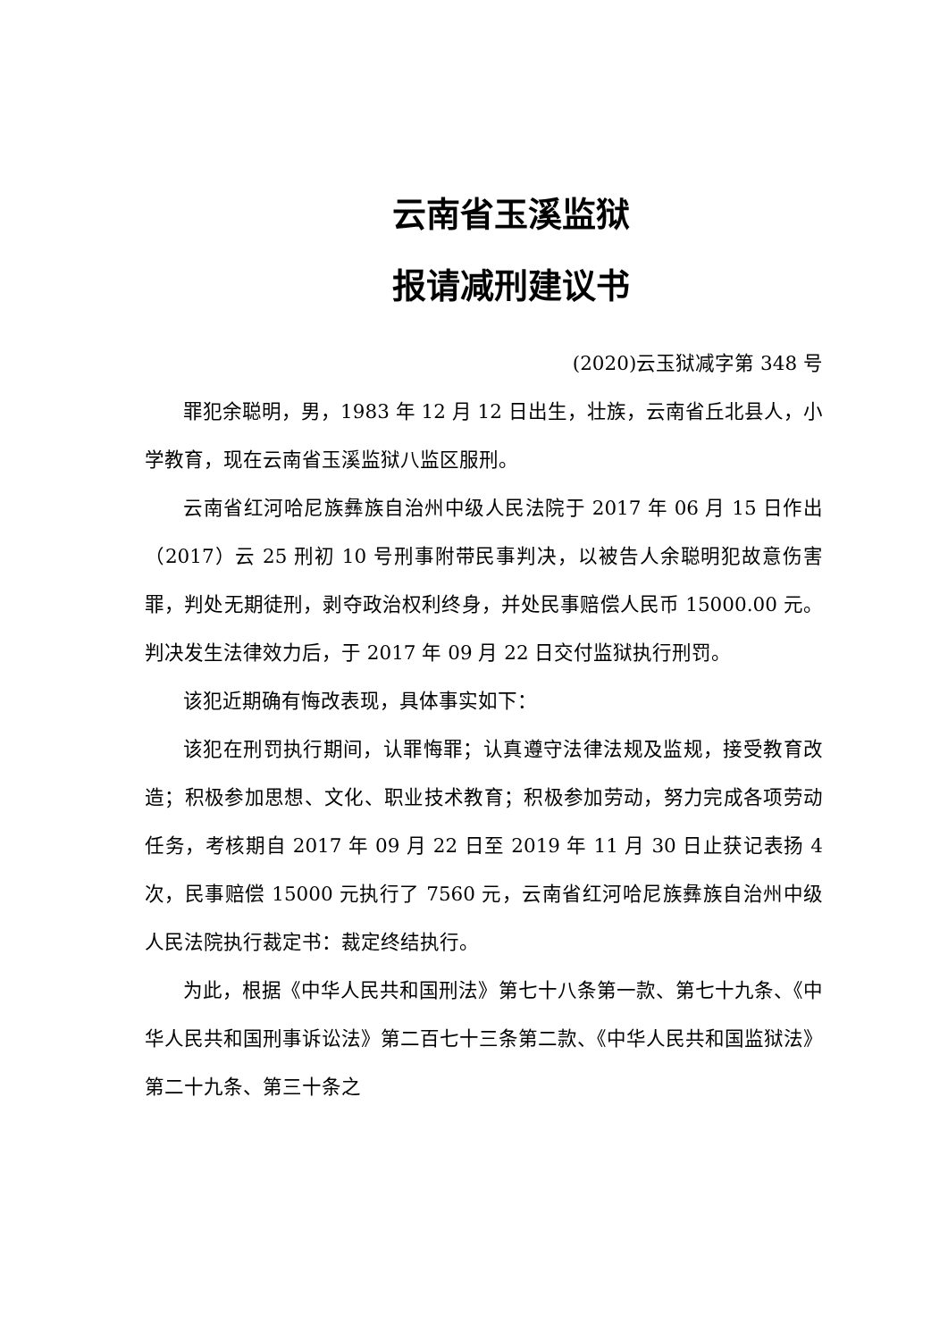云南省玉溪监狱
报请减刑建议书
(2020)云玉狱减字第 348 号
罪犯余聪明，男，1983 年 12 月 12 日出生，壮族，云南省丘北县人，小学教育，现在云南省玉溪监狱八监区服刑。
云南省红河哈尼族彝族自治州中级人民法院于 2017 年 06 月 15 日作出（2017）云 25 刑初 10 号刑事附带民事判决，以被告人余聪明犯故意伤害罪，判处无期徒刑，剥夺政治权利终身，并处民事赔偿人民币 15000.00 元。判决发生法律效力后，于 2017 年 09 月 22 日交付监狱执行刑罚。
该犯近期确有悔改表现，具体事实如下：
该犯在刑罚执行期间，认罪悔罪；认真遵守法律法规及监规，接受教育改造；积极参加思想、文化、职业技术教育；积极参加劳动，努力完成各项劳动任务，考核期自 2017 年 09 月 22 日至 2019 年 11 月 30 日止获记表扬 4 次，民事赔偿 15000 元执行了 7560 元，云南省红河哈尼族彝族自治州中级人民法院执行裁定书：裁定终结执行。
为此，根据《中华人民共和国刑法》第七十八条第一款、第七十九条、《中华人民共和国刑事诉讼法》第二百七十三条第二款、《中华人民共和国监狱法》第二十九条、第三十条之